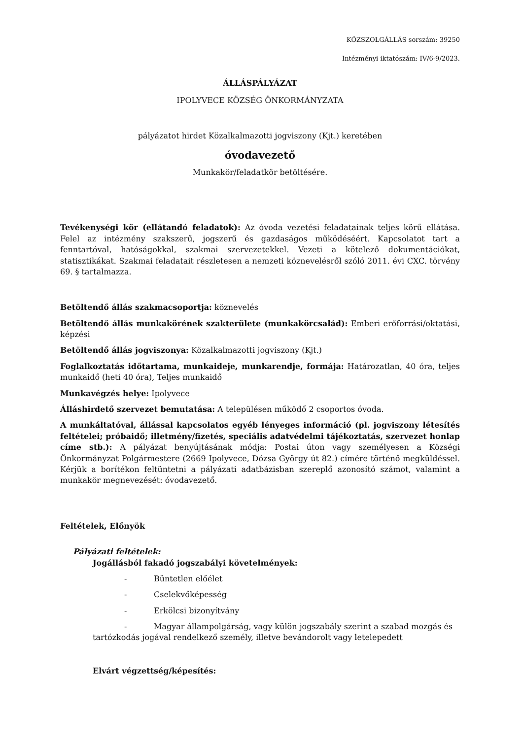KÖZSZOLGÁLLÁS sorszám: 39250
Intézményi iktatószám: IV/6-9/2023.
ÁLLÁSPÁLYÁZAT
IPOLYVECE KÖZSÉG ÖNKORMÁNYZATA
pályázatot hirdet Közalkalmazotti jogviszony (Kjt.) keretében
óvodavezető
Munkakör/feladatkör betöltésére.
Tevékenységi kör (ellátandó feladatok): Az óvoda vezetési feladatainak teljes körű ellátása. Felel az intézmény szakszerű, jogszerű és gazdaságos működéséért. Kapcsolatot tart a fenntartóval, hatóságokkal, szakmai szervezetekkel. Vezeti a kötelező dokumentációkat, statisztikákat. Szakmai feladatait részletesen a nemzeti köznevelésről szóló 2011. évi CXC. törvény 69. § tartalmazza.
Betöltendő állás szakmacsoportja: köznevelés
Betöltendő állás munkakörének szakterülete (munkakörcsalád): Emberi erőforrási/oktatási, képzési
Betöltendő állás jogviszonya: Közalkalmazotti jogviszony (Kjt.)
Foglalkoztatás időtartama, munkaideje, munkarendje, formája: Határozatlan, 40 óra, teljes munkaidő (heti 40 óra), Teljes munkaidő
Munkavégzés helye: Ipolyvece
Álláshirdető szervezet bemutatása: A településen működő 2 csoportos óvoda.
A munkáltatóval, állással kapcsolatos egyéb lényeges információ (pl. jogviszony létesítés feltételei; próbaidő; illetmény/fizetés, speciális adatvédelmi tájékoztatás, szervezet honlap címe stb.): A pályázat benyújtásának módja: Postai úton vagy személyesen a Községi Önkormányzat Polgármestere (2669 Ipolyvece, Dózsa György út 82.) címére történő megküldéssel. Kérjük a borítékon feltüntetni a pályázati adatbázisban szereplő azonosító számot, valamint a munkakör megnevezését: óvodavezető.
Feltételek, Előnyök
Pályázati feltételek:
Jogállásból fakadó jogszabályi követelmények:
- Büntetlen előélet
- Cselekvőképesség
- Erkölcsi bizonyítvány
- Magyar állampolgárság, vagy külön jogszabály szerint a szabad mozgás és tartózkodás jogával rendelkező személy, illetve bevándorolt vagy letelepedett
Elvárt végzettség/képesítés: